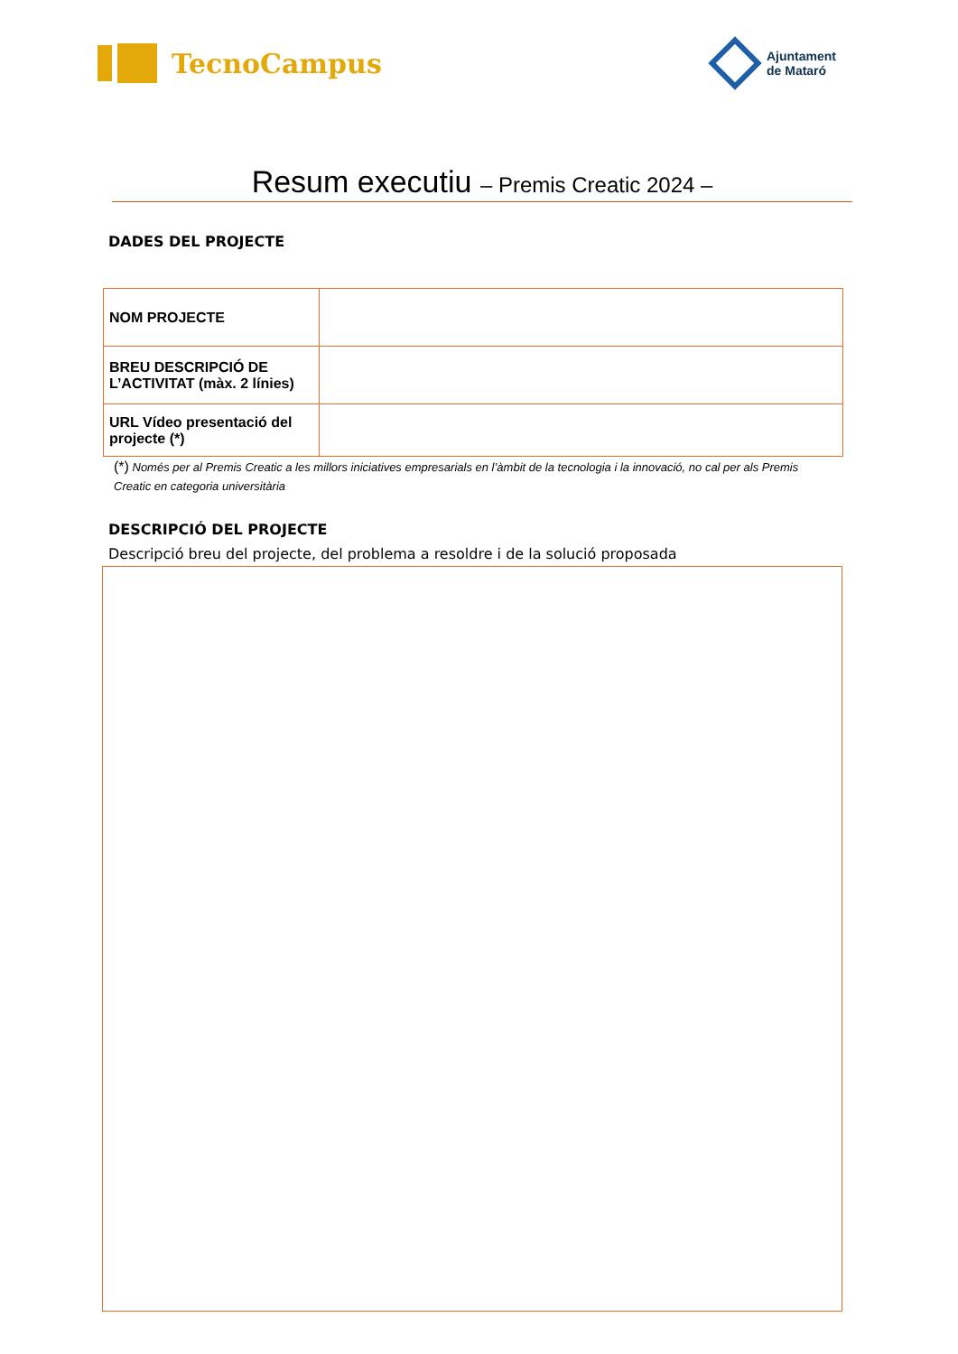TecnoCampus
Ajuntament
de Mataró
Resum executiu – Premis Creatic 2024 –
DADES DEL PROJECTE
| NOM PROJECTE | |
| BREU DESCRIPCIÓ DE L’ACTIVITAT (màx. 2 línies) | |
| URL Vídeo presentació del projecte (*) | |
(*) Només per al Premis Creatic a les millors iniciatives empresarials en l’àmbit de la tecnologia i la innovació, no cal per als Premis Creatic en categoria universitària
DESCRIPCIÓ DEL PROJECTE
Descripció breu del projecte, del problema a resoldre i de la solució proposada